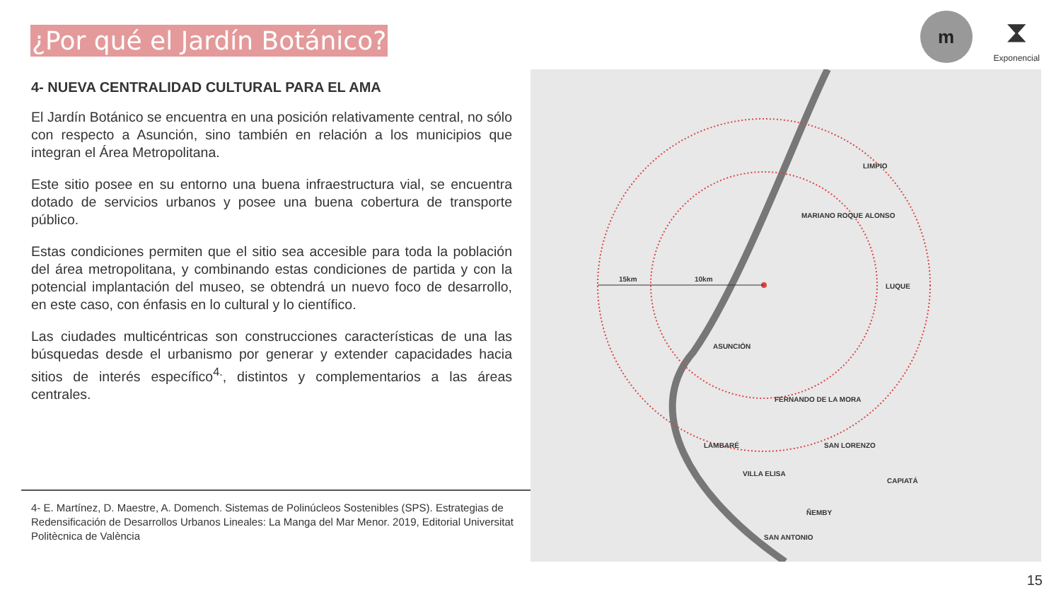¿Por qué el Jardín Botánico?
m
⧗
Exponencial
4- NUEVA CENTRALIDAD CULTURAL PARA EL AMA
El Jardín Botánico se encuentra en una posición relativamente central, no sólo con respecto a Asunción, sino también en relación a los municipios que integran el Área Metropolitana.
Este sitio posee en su entorno una buena infraestructura vial, se encuentra dotado de servicios urbanos y posee una buena cobertura de transporte público.
Estas condiciones permiten que el sitio sea accesible para toda la población del área metropolitana, y combinando estas condiciones de partida y con la potencial implantación del museo, se obtendrá un nuevo foco de desarrollo, en este caso, con énfasis en lo cultural y lo científico.
Las ciudades multicéntricas son construcciones características de una las búsquedas desde el urbanismo por generar y extender capacidades hacia sitios de interés específico<sup>4.</sup>, distintos y complementarios a las áreas centrales.
4- E. Martínez, D. Maestre, A. Domench. Sistemas de Polinúcleos Sostenibles (SPS). Estrategias de Redensificación de Desarrollos Urbanos Lineales: La Manga del Mar Menor. 2019, Editorial Universitat Politècnica de València
15km
10km
LIMPIO
MARIANO ROQUE ALONSO
LUQUE
ASUNCIÓN
FERNANDO DE LA MORA
LAMBARÉ
SAN LORENZO
VILLA ELISA
CAPIATÁ
ÑEMBY
SAN ANTONIO
15